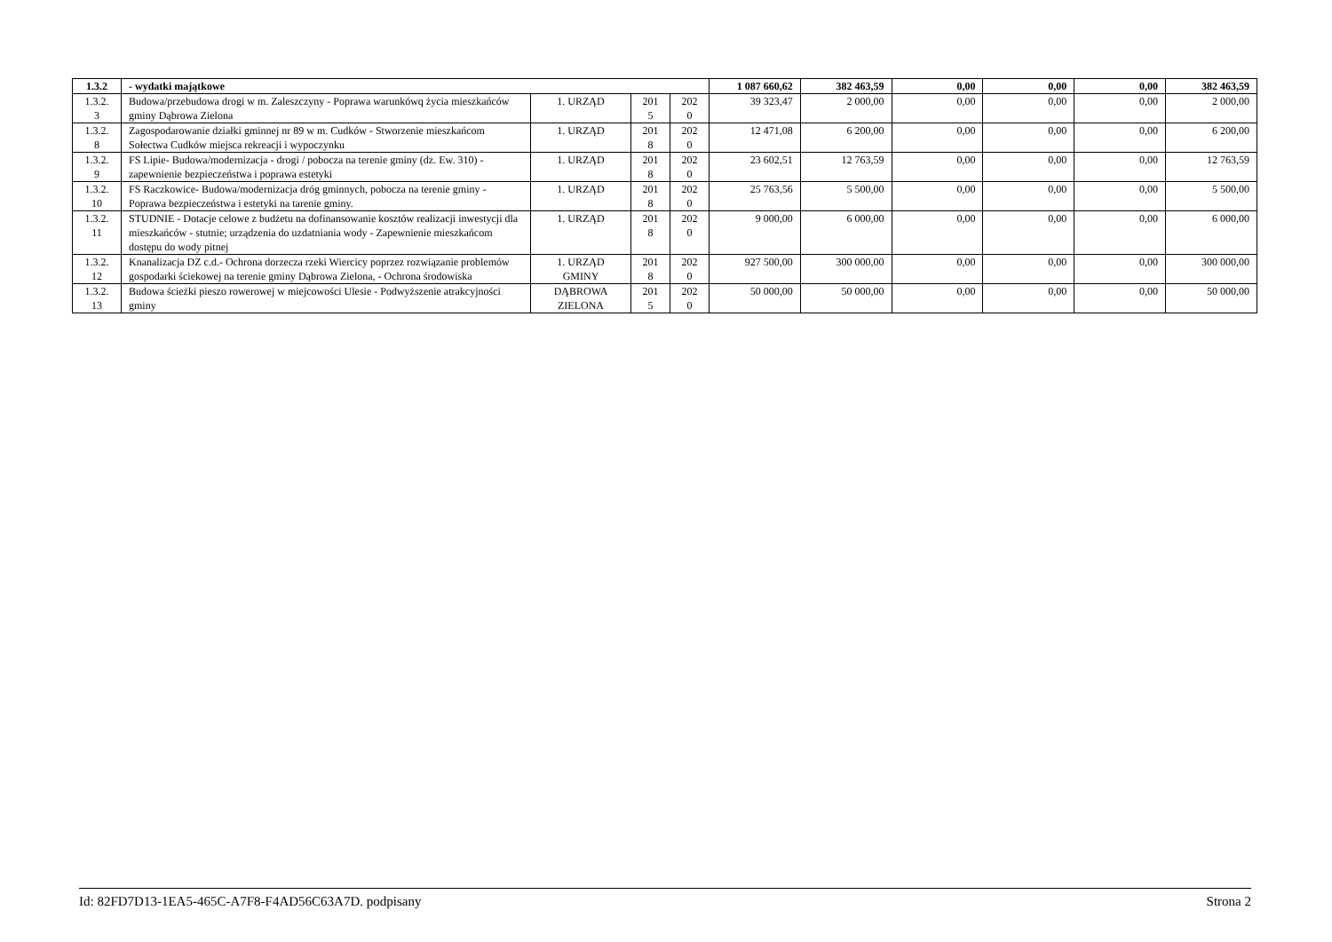| 1.3.2 | - wydatki majątkowe | | | | 1 087 660,62 | 382 463,59 | 0,00 | 0,00 | 0,00 | 382 463,59 |
| 1.3.2. 3 | Budowa/przebudowa drogi w m. Zaleszczyny - Poprawa warunkówq życia mieszkańców gminy Dąbrowa Zielona | 1. URZĄD | 201 5 | 202 0 | 39 323,47 | 2 000,00 | 0,00 | 0,00 | 0,00 | 2 000,00 |
| 1.3.2. 8 | Zagospodarowanie działki gminnej nr 89 w m. Cudków - Stworzenie mieszkańcom Sołectwa Cudków miejsca rekreacji i wypoczynku | 1. URZĄD | 201 8 | 202 0 | 12 471,08 | 6 200,00 | 0,00 | 0,00 | 0,00 | 6 200,00 |
| 1.3.2. 9 | FS Lipie- Budowa/modernizacja - drogi / pobocza na terenie gminy (dz. Ew. 310) - zapewnienie bezpieczeństwa i poprawa estetyki | 1. URZĄD | 201 8 | 202 0 | 23 602,51 | 12 763,59 | 0,00 | 0,00 | 0,00 | 12 763,59 |
| 1.3.2. 10 | FS Raczkowice- Budowa/modernizacja dróg gminnych, pobocza na terenie gminy - Poprawa bezpieczeństwa i estetyki na tarenie gminy. | 1. URZĄD | 201 8 | 202 0 | 25 763,56 | 5 500,00 | 0,00 | 0,00 | 0,00 | 5 500,00 |
| 1.3.2. 11 | STUDNIE - Dotacje celowe z budżetu na dofinansowanie kosztów realizacji inwestycji dla mieszkańców - stutnie; urządzenia do uzdatniania wody - Zapewnienie mieszkańcom dostępu do wody pitnej | 1. URZĄD | 201 8 | 202 0 | 9 000,00 | 6 000,00 | 0,00 | 0,00 | 0,00 | 6 000,00 |
| 1.3.2. 12 | Knanalizacja DZ c.d.- Ochrona dorzecza rzeki Wiercicy poprzez rozwiązanie problemów gospodarki ściekowej na terenie gminy Dąbrowa Zielona, - Ochrona środowiska | 1. URZĄD GMINY | 201 8 | 202 0 | 927 500,00 | 300 000,00 | 0,00 | 0,00 | 0,00 | 300 000,00 |
| 1.3.2. 13 | Budowa ścieżki pieszo rowerowej w miejcowości Ulesie - Podwyższenie atrakcyjności gminy | DĄBROWA ZIELONA | 201 5 | 202 0 | 50 000,00 | 50 000,00 | 0,00 | 0,00 | 0,00 | 50 000,00 |
Id: 82FD7D13-1EA5-465C-A7F8-F4AD56C63A7D. podpisany Strona 2